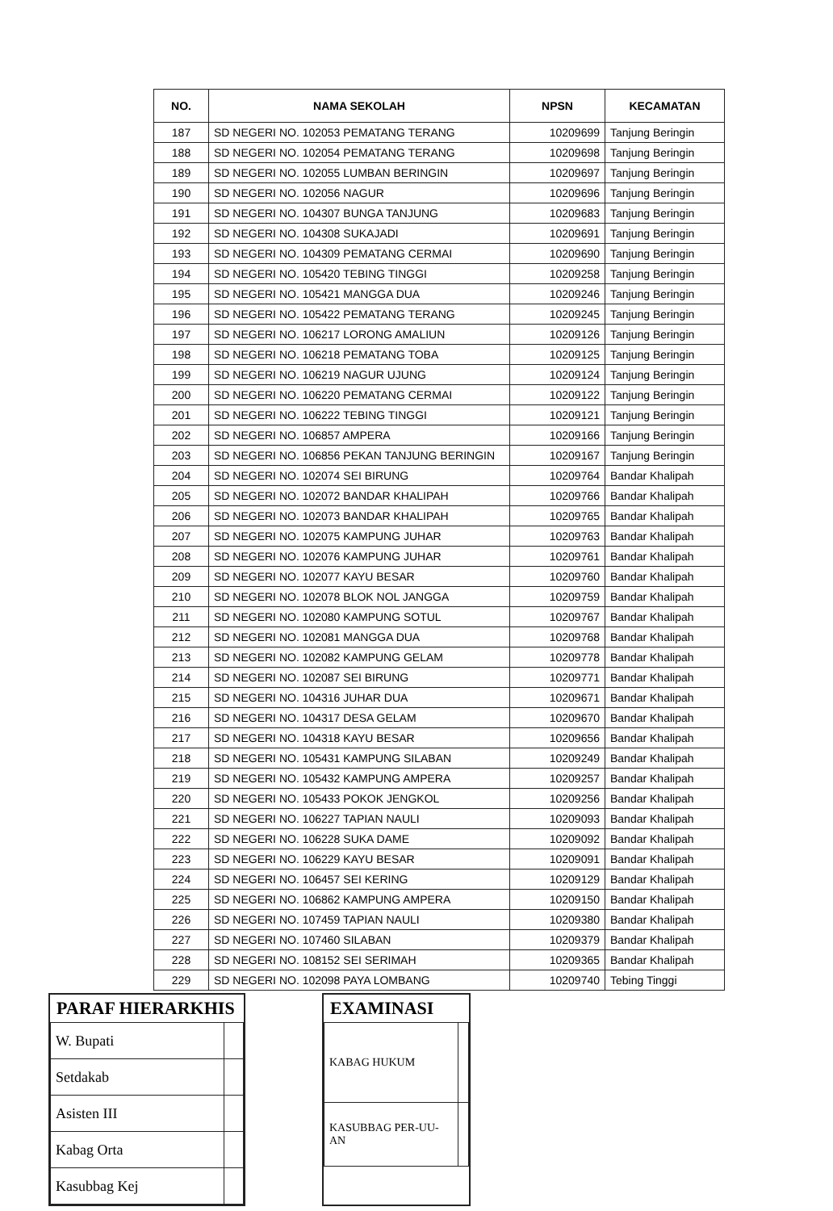| NO. | NAMA SEKOLAH | NPSN | KECAMATAN |
| --- | --- | --- | --- |
| 187 | SD NEGERI NO. 102053 PEMATANG TERANG | 10209699 | Tanjung Beringin |
| 188 | SD NEGERI NO. 102054 PEMATANG TERANG | 10209698 | Tanjung Beringin |
| 189 | SD NEGERI NO. 102055 LUMBAN BERINGIN | 10209697 | Tanjung Beringin |
| 190 | SD NEGERI NO. 102056 NAGUR | 10209696 | Tanjung Beringin |
| 191 | SD NEGERI NO. 104307 BUNGA TANJUNG | 10209683 | Tanjung Beringin |
| 192 | SD NEGERI NO. 104308 SUKAJADI | 10209691 | Tanjung Beringin |
| 193 | SD NEGERI NO. 104309 PEMATANG CERMAI | 10209690 | Tanjung Beringin |
| 194 | SD NEGERI NO. 105420 TEBING TINGGI | 10209258 | Tanjung Beringin |
| 195 | SD NEGERI NO. 105421 MANGGA DUA | 10209246 | Tanjung Beringin |
| 196 | SD NEGERI NO. 105422 PEMATANG TERANG | 10209245 | Tanjung Beringin |
| 197 | SD NEGERI NO. 106217 LORONG AMALIUN | 10209126 | Tanjung Beringin |
| 198 | SD NEGERI NO. 106218 PEMATANG TOBA | 10209125 | Tanjung Beringin |
| 199 | SD NEGERI NO. 106219 NAGUR UJUNG | 10209124 | Tanjung Beringin |
| 200 | SD NEGERI NO. 106220 PEMATANG CERMAI | 10209122 | Tanjung Beringin |
| 201 | SD NEGERI NO. 106222 TEBING TINGGI | 10209121 | Tanjung Beringin |
| 202 | SD NEGERI NO. 106857 AMPERA | 10209166 | Tanjung Beringin |
| 203 | SD NEGERI NO. 106856 PEKAN TANJUNG BERINGIN | 10209167 | Tanjung Beringin |
| 204 | SD NEGERI NO. 102074 SEI BIRUNG | 10209764 | Bandar Khalipah |
| 205 | SD NEGERI NO. 102072 BANDAR KHALIPAH | 10209766 | Bandar Khalipah |
| 206 | SD NEGERI NO. 102073 BANDAR KHALIPAH | 10209765 | Bandar Khalipah |
| 207 | SD NEGERI NO. 102075 KAMPUNG JUHAR | 10209763 | Bandar Khalipah |
| 208 | SD NEGERI NO. 102076 KAMPUNG JUHAR | 10209761 | Bandar Khalipah |
| 209 | SD NEGERI NO. 102077 KAYU BESAR | 10209760 | Bandar Khalipah |
| 210 | SD NEGERI NO. 102078 BLOK NOL JANGGA | 10209759 | Bandar Khalipah |
| 211 | SD NEGERI NO. 102080 KAMPUNG SOTUL | 10209767 | Bandar Khalipah |
| 212 | SD NEGERI NO. 102081 MANGGA DUA | 10209768 | Bandar Khalipah |
| 213 | SD NEGERI NO. 102082 KAMPUNG GELAM | 10209778 | Bandar Khalipah |
| 214 | SD NEGERI NO. 102087 SEI BIRUNG | 10209771 | Bandar Khalipah |
| 215 | SD NEGERI NO. 104316 JUHAR DUA | 10209671 | Bandar Khalipah |
| 216 | SD NEGERI NO. 104317 DESA GELAM | 10209670 | Bandar Khalipah |
| 217 | SD NEGERI NO. 104318 KAYU BESAR | 10209656 | Bandar Khalipah |
| 218 | SD NEGERI NO. 105431 KAMPUNG SILABAN | 10209249 | Bandar Khalipah |
| 219 | SD NEGERI NO. 105432 KAMPUNG AMPERA | 10209257 | Bandar Khalipah |
| 220 | SD NEGERI NO. 105433 POKOK JENGKOL | 10209256 | Bandar Khalipah |
| 221 | SD NEGERI NO. 106227 TAPIAN NAULI | 10209093 | Bandar Khalipah |
| 222 | SD NEGERI NO. 106228 SUKA DAME | 10209092 | Bandar Khalipah |
| 223 | SD NEGERI NO. 106229 KAYU BESAR | 10209091 | Bandar Khalipah |
| 224 | SD NEGERI NO. 106457 SEI KERING | 10209129 | Bandar Khalipah |
| 225 | SD NEGERI NO. 106862 KAMPUNG AMPERA | 10209150 | Bandar Khalipah |
| 226 | SD NEGERI NO. 107459 TAPIAN NAULI | 10209380 | Bandar Khalipah |
| 227 | SD NEGERI NO. 107460 SILABAN | 10209379 | Bandar Khalipah |
| 228 | SD NEGERI NO. 108152 SEI SERIMAH | 10209365 | Bandar Khalipah |
| 229 | SD NEGERI NO. 102098 PAYA LOMBANG | 10209740 | Tebing Tinggi |
PARAF HIERARKHIS
| W. Bupati | |
| Setdakab | |
| Asisten III | |
| Kabag Orta | |
| Kasubbag Kej | |
EXAMINASI
| KABAG HUKUM | |
| KASUBBAG PER-UU-AN | |